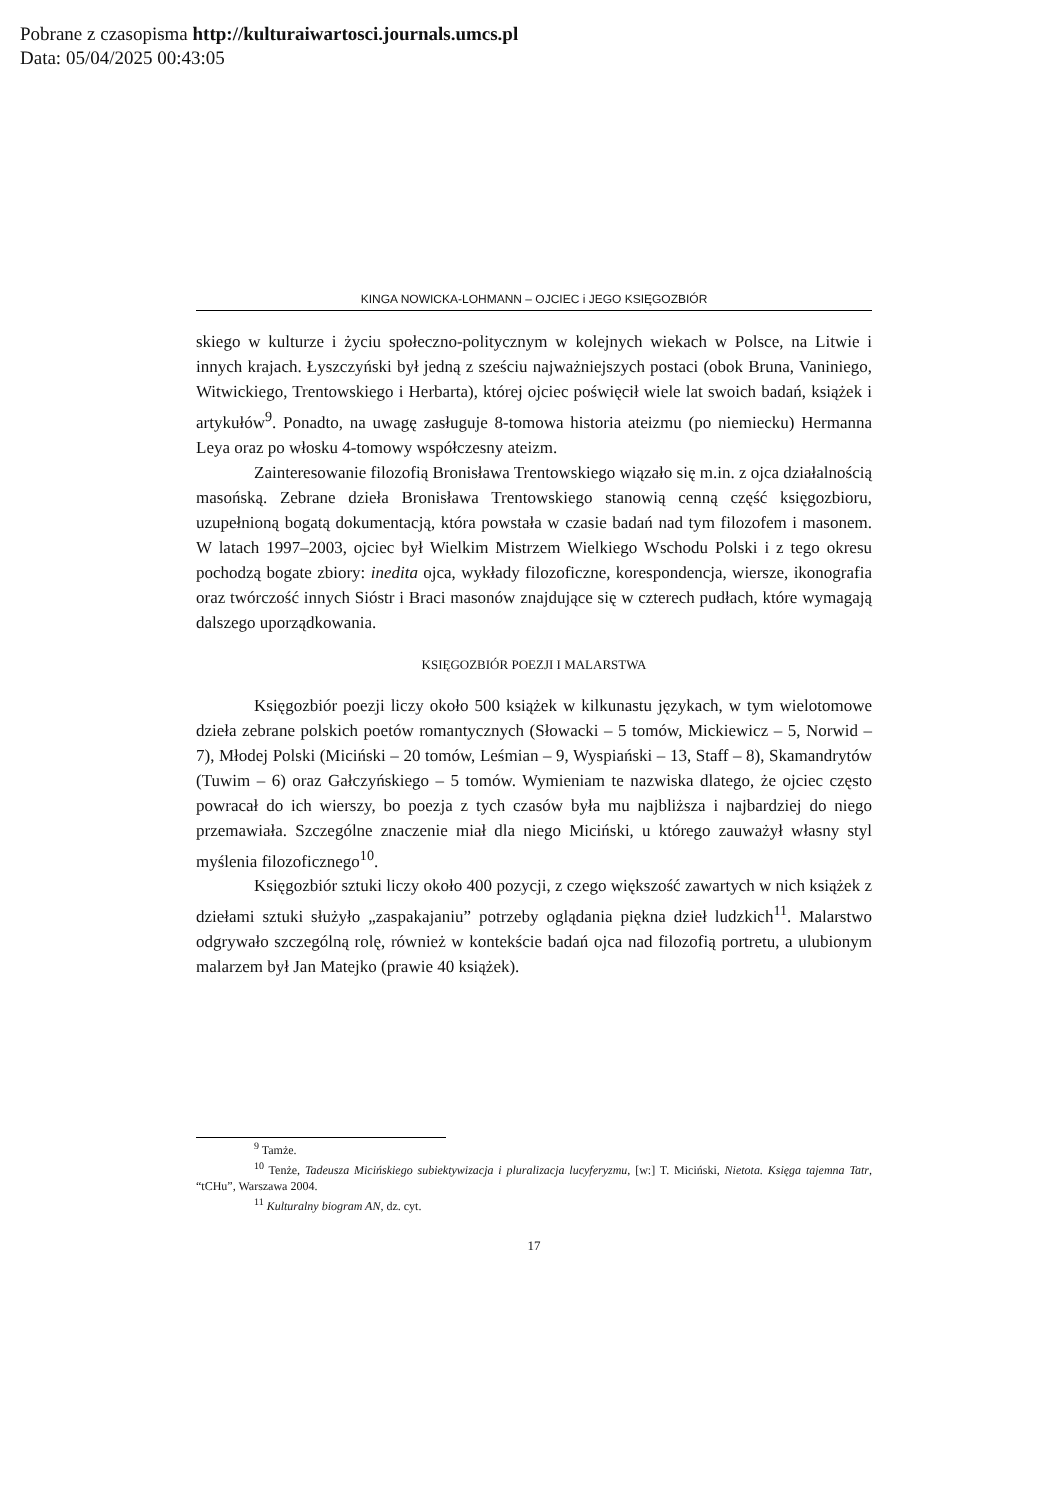Pobrane z czasopisma http://kulturaiwartosci.journals.umcs.pl
Data: 05/04/2025 00:43:05
KINGA NOWICKA-LOHMANN – OJCIEC i JEGO KSIĘGOZBIÓR
skiego w kulturze i życiu społeczno-politycznym w kolejnych wiekach w Polsce, na Litwie i innych krajach. Łyszczyński był jedną z sześciu najważniejszych postaci (obok Bruna, Vaniniego, Witwickiego, Trentowskiego i Herbarta), której ojciec poświęcił wiele lat swoich badań, książek i artykułów<sup>9</sup>. Ponadto, na uwagę zasługuje 8-tomowa historia ateizmu (po niemiecku) Hermanna Leya oraz po włosku 4-tomowy współczesny ateizm.
Zainteresowanie filozofią Bronisława Trentowskiego wiązało się m.in. z ojca działalnością masońską. Zebrane dzieła Bronisława Trentowskiego stanowią cenną część księgozbioru, uzupełnioną bogatą dokumentacją, która powstała w czasie badań nad tym filozofem i masonem. W latach 1997–2003, ojciec był Wielkim Mistrzem Wielkiego Wschodu Polski i z tego okresu pochodzą bogate zbiory: inedita ojca, wykłady filozoficzne, korespondencja, wiersze, ikonografia oraz twórczość innych Sióstr i Braci masonów znajdujące się w czterech pudłach, które wymagają dalszego uporządkowania.
KSIĘGOZBIÓR POEZJI I MALARSTWA
Księgozbiór poezji liczy około 500 książek w kilkunastu językach, w tym wielotomowe dzieła zebrane polskich poetów romantycznych (Słowacki – 5 tomów, Mickiewicz – 5, Norwid – 7), Młodej Polski (Miciński – 20 tomów, Leśmian – 9, Wyspiański – 13, Staff – 8), Skamandrytów (Tuwim – 6) oraz Gałczyńskiego – 5 tomów. Wymieniam te nazwiska dlatego, że ojciec często powracał do ich wierszy, bo poezja z tych czasów była mu najbliższa i najbardziej do niego przemawiała. Szczególne znaczenie miał dla niego Miciński, u którego zauważył własny styl myślenia filozoficznego<sup>10</sup>.
Księgozbiór sztuki liczy około 400 pozycji, z czego większość zawartych w nich książek z dziełami sztuki służyło „zaspakajaniu” potrzeby oglądania piękna dzieł ludzkich<sup>11</sup>. Malarstwo odgrywało szczególną rolę, również w kontekście badań ojca nad filozofią portretu, a ulubionym malarzem był Jan Matejko (prawie 40 książek).
<sup>9</sup> Tamże.
<sup>10</sup> Tenże, Tadeusza Micińskiego subiektywizacja i pluralizacja lucyferyzmu, [w:] T. Miciński, Nietota. Księga tajemna Tatr, “tCHu”, Warszawa 2004.
<sup>11</sup> Kulturalny biogram AN, dz. cyt.
17